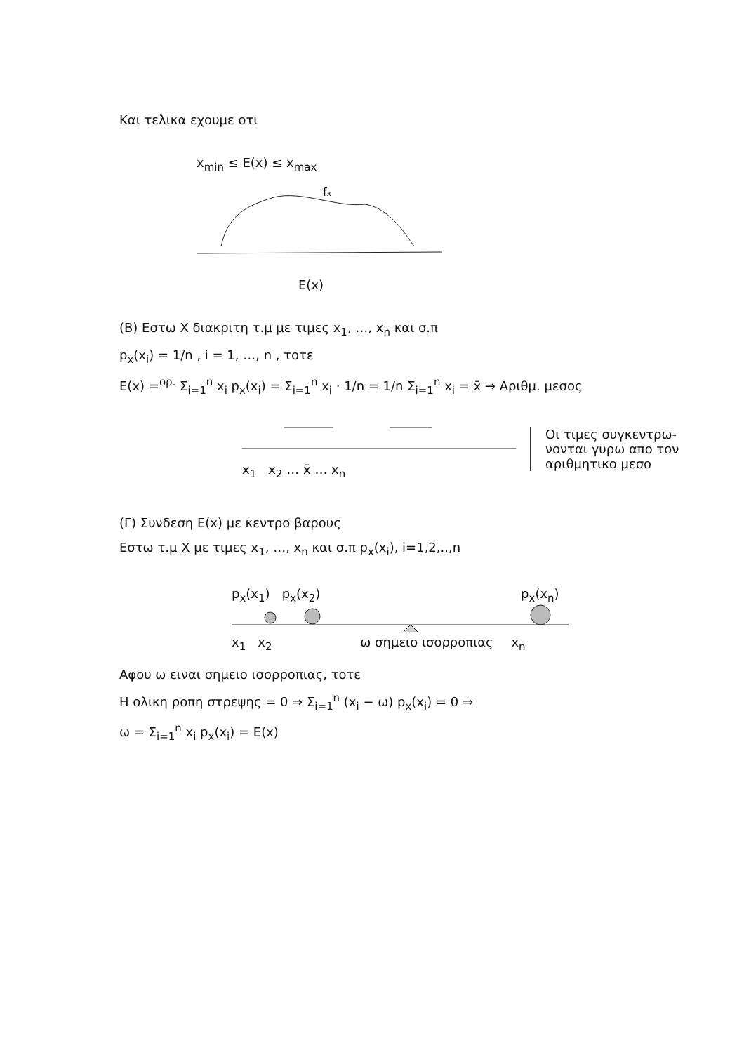Και τελικα εχουμε οτι
x<sub>min</sub> ≤ E(x) ≤ x<sub>max</sub>
fx
E(x)
(B) Εστω X διακριτη τ.μ με τιμες x<sub>1</sub>, …, x<sub>n</sub> και σ.π
p<sub>x</sub>(x<sub>i</sub>) = 1/n , i = 1, …, n , τοτε
E(x) =<sup>ορ.</sup> Σ<sub>i=1</sub><sup>n</sup> x<sub>i</sub> p<sub>x</sub>(x<sub>i</sub>) = Σ<sub>i=1</sub><sup>n</sup> x<sub>i</sub> · 1/n = 1/n Σ<sub>i=1</sub><sup>n</sup> x<sub>i</sub> = x̄ → Αριθμ. μεσος
x<sub>1</sub> x<sub>2</sub> … x̄ … x<sub>n</sub>
Οι τιμες συγκεντρω-
νονται γυρω απο τον
αριθμητικο μεσο
(Γ) Συνδεση E(x) με κεντρο βαρους
Εστω τ.μ X με τιμες x<sub>1</sub>, …, x<sub>n</sub> και σ.π p<sub>x</sub>(x<sub>i</sub>), i=1,2,..,n
p<sub>x</sub>(x<sub>1</sub>) p<sub>x</sub>(x<sub>2</sub>) p<sub>x</sub>(x<sub>n</sub>)
x<sub>1</sub> x<sub>2</sub> ω σημειο ισορροπιας x<sub>n</sub>
Αφου ω ειναι σημειο ισορροπιας, τοτε
Η ολικη ροπη στρεψης = 0 ⇒ Σ<sub>i=1</sub><sup>n</sup> (x<sub>i</sub> − ω) p<sub>x</sub>(x<sub>i</sub>) = 0 ⇒
ω = Σ<sub>i=1</sub><sup>n</sup> x<sub>i</sub> p<sub>x</sub>(x<sub>i</sub>) = E(x)